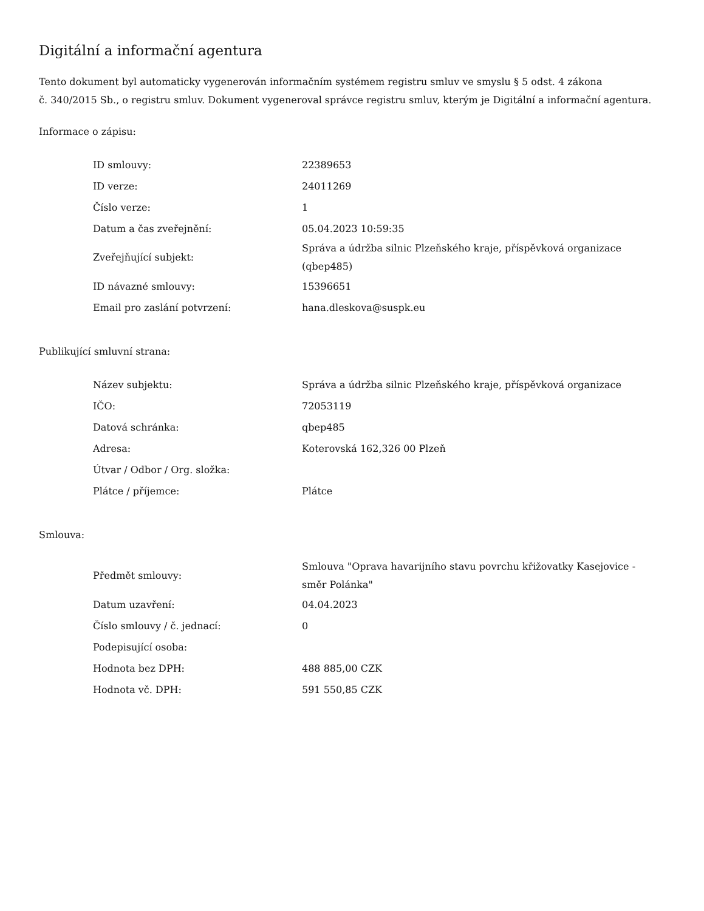Digitální a informační agentura
Tento dokument byl automaticky vygenerován informačním systémem registru smluv ve smyslu § 5 odst. 4 zákona
č. 340/2015 Sb., o registru smluv. Dokument vygeneroval správce registru smluv, kterým je Digitální a informační agentura.
Informace o zápisu:
| ID smlouvy: | 22389653 |
| ID verze: | 24011269 |
| Číslo verze: | 1 |
| Datum a čas zveřejnění: | 05.04.2023 10:59:35 |
| Zveřejňující subjekt: | Správa a údržba silnic Plzeňského kraje, příspěvková organizace (qbep485) |
| ID návazné smlouvy: | 15396651 |
| Email pro zaslání potvrzení: | hana.dleskova@suspk.eu |
Publikující smluvní strana:
| Název subjektu: | Správa a údržba silnic Plzeňského kraje, příspěvková organizace |
| IČO: | 72053119 |
| Datová schránka: | qbep485 |
| Adresa: | Koterovská 162,326 00 Plzeň |
| Útvar / Odbor / Org. složka: | |
| Plátce / příjemce: | Plátce |
Smlouva:
| Předmět smlouvy: | Smlouva "Oprava havarijního stavu povrchu křižovatky Kasejovice - směr Polánka" |
| Datum uzavření: | 04.04.2023 |
| Číslo smlouvy / č. jednací: | 0 |
| Podepisující osoba: | |
| Hodnota bez DPH: | 488 885,00 CZK |
| Hodnota vč. DPH: | 591 550,85 CZK |